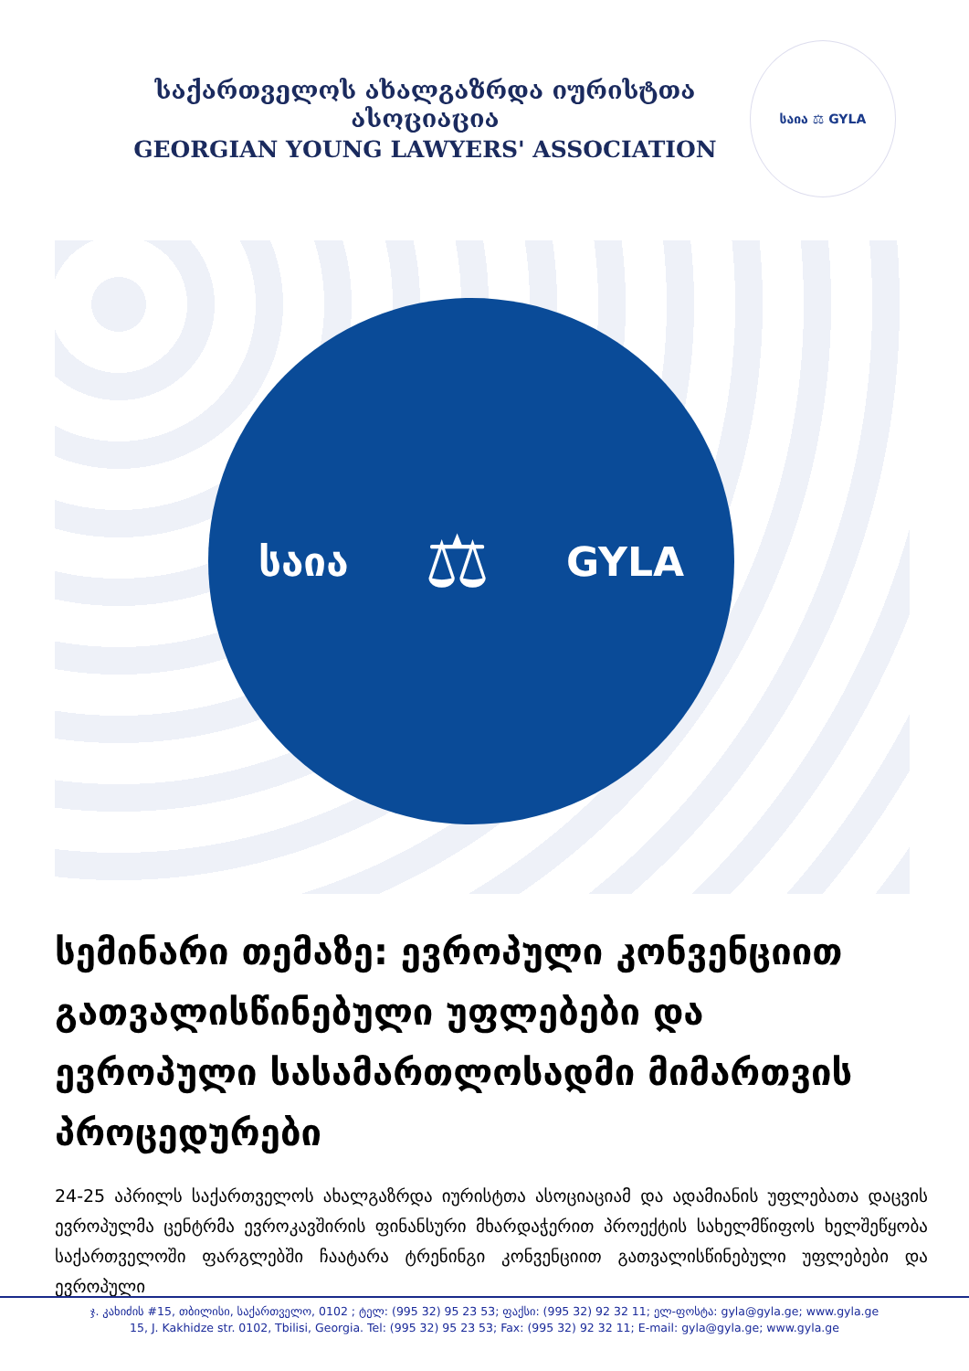საქართველოს ახალგაზრდა იურისტთა ასოციაცია
GEORGIAN YOUNG LAWYERS' ASSOCIATION
საია ⚖ GYLA
საია ⚖ GYLA
სემინარი თემაზე: ევროპული კონვენციით გათვალისწინებული უფლებები და ევროპული სასამართლოსადმი მიმართვის პროცედურები
24-25 აპრილს საქართველოს ახალგაზრდა იურისტთა ასოციაციამ და ადამიანის უფლებათა დაცვის ევროპულმა ცენტრმა ევროკავშირის ფინანსური მხარდაჭერით პროექტის სახელმწიფოს ხელშეწყობა საქართველოში ფარგლებში ჩაატარა ტრენინგი კონვენციით გათვალისწინებული უფლებები და ევროპული
ჯ. კახიძის #15, თბილისი, საქართველო, 0102 ; ტელ: (995 32) 95 23 53; ფაქსი: (995 32) 92 32 11; ელ-ფოსტა: gyla@gyla.ge; www.gyla.ge
15, J. Kakhidze str. 0102, Tbilisi, Georgia. Tel: (995 32) 95 23 53; Fax: (995 32) 92 32 11; E-mail: gyla@gyla.ge; www.gyla.ge